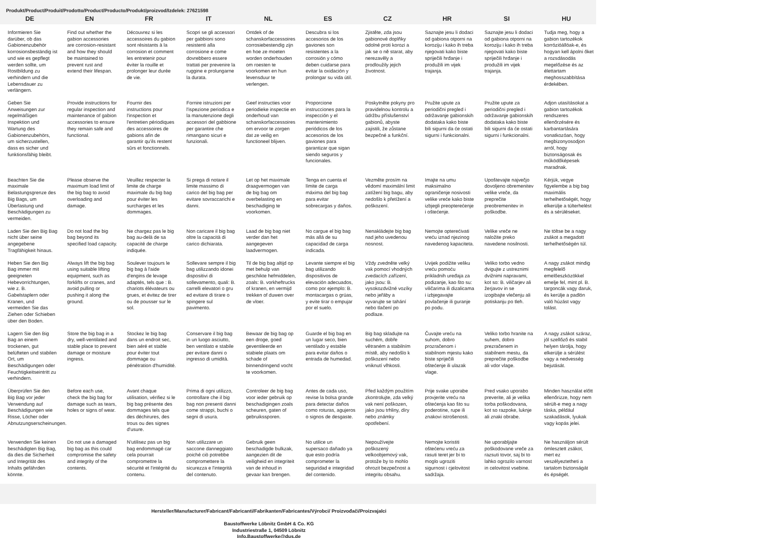Produkt/Product/Produit/Prodotto/Product/Producto/Produkt/proizvod/Izdelek: 27621598
| DE | EN | FR | IT | NL | ES | CZ | HR | SI | HU |
| --- | --- | --- | --- | --- | --- | --- | --- | --- | --- |
| Informieren Sie darüber, ob das Gabionenzubehör korrosionsbeständig ist und wie es gepflegt werden sollte, um Rostbildung zu verhindern und die Lebensdauer zu verlängern. | Find out whether the gabion accessories are corrosion-resistant and how they should be maintained to prevent rust and extend their lifespan. | Découvrez si les accessoires du gabion sont résistants à la corrosion et comment les entretenir pour éviter la rouille et prolonger leur durée de vie. | Scopri se gli accessori per gabbioni sono resistenti alla corrosione e come dovrebbero essere trattati per prevenire la ruggine e prolungarne la durata. | Ontdek of de schanskorfaccessoires corrosiebestendig zijn en hoe ze moeten worden onderhouden om roesten te voorkomen en hun levensduur te verlengen. | Descubra si los accesorios de los gaviones son resistentes a la corrosión y cómo deben cuidarse para evitar la oxidación y prolongar su vida útil. | Zjistěte, zda jsou gabionové doplňky odolné proti korozi a jak se o ně starat, aby nerezavěly a prodloužily jejich životnost. | Saznajte jesu li dodaci od gabiona otporni na koroziju i kako ih treba njegovati kako biste spriječili hrđanje i produžili im vijek trajanja. | Saznajte jesu li dodaci od gabiona otporni na koroziju i kako ih treba njegovati kako biste spriječili hrđanje i produžili im vijek trajanja. | Tudja meg, hogy a gabion tartozékok korrózióállóak-e, és hogyan kell ápolni őket a rozsdásodás megelőzése és az élettartam meghosszabbítása érdekében. |
| Geben Sie Anweisungen zur regelmäßigen Inspektion und Wartung des Gabionenzubehörs, um sicherzustellen, dass es sicher und funktionsfähig bleibt. | Provide instructions for regular inspection and maintenance of gabion accessories to ensure they remain safe and functional. | Fournir des instructions pour l'inspection et l'entretien périodiques des accessoires de gabions afin de garantir qu'ils restent sûrs et fonctionnels. | Fornire istruzioni per l'ispezione periodica e la manutenzione degli accessori del gabbione per garantire che rimangano sicuri e funzionali. | Geef instructies voor periodieke inspectie en onderhoud van schanskorfaccessoires om ervoor te zorgen dat ze veilig en functioneel blijven. | Proporcione instrucciones para la inspección y el mantenimiento periódicos de los accesorios de los gaviones para garantizar que sigan siendo seguros y funcionales. | Poskytněte pokyny pro pravidelnou kontrolu a údržbu příslušenství gabionů, abyste zajistili, že zůstane bezpečné a funkční. | Pružite upute za periodični pregled i održavanje gabionskih dodataka kako biste bili sigurni da će ostati sigurni i funkcionalni. | Pružite upute za periodični pregled i održavanje gabionskih dodataka kako biste bili sigurni da će ostati sigurni i funkcionalni. | Adjon utasításokat a gabion tartozékok rendszeres ellenőrzésére és karbantartására vonatkozóan, hogy megbizonyosodjon arról, hogy biztonságosak és működőképesek maradnak. |
| Beachten Sie die maximale Belastungsgrenze des Big Bags, um Überlastung und Beschädigungen zu vermeiden. | Please observe the maximum load limit of the big bag to avoid overloading and damage. | Veuillez respecter la limite de charge maximale du big bag pour éviter les surcharges et les dommages. | Si prega di notare il limite massimo di carico del big bag per evitare sovraccarichi e danni. | Let op het maximale draagvermogen van de big bag om overbelasting en beschadiging te voorkomen. | Tenga en cuenta el límite de carga máxima del big bag para evitar sobrecargas y daños. | Vezměte prosím na vědomí maximální limit zatížení big bagu, aby nedošlo k přetížení a poškození. | Imajte na umu maksimalno ograničenje nosivosti velike vreće kako biste izbjegli preopterećenje i oštećenje. | Upoštevajte največjo dovoljeno obremenitev velike vreče, da preprečite preobremenitev in poškodbe. | Kérjük, vegye figyelembe a big bag maximális terhelhetőségét, hogy elkerülje a túlterhelést és a sérüléseket. |
| Laden Sie den Big Bag nicht über seine angegebene Tragfähigkeit hinaus. | Do not load the big bag beyond its specified load capacity. | Ne chargez pas le big bag au-delà de sa capacité de charge indiquée. | Non caricare il big bag oltre la capacità di carico dichiarata. | Laad de big bag niet verder dan het aangegeven laadvermogen. | No cargue el big bag más allá de su capacidad de carga indicada. | Nenakládejte big bag nad jeho uvedenou nosnost. | Nemojte opterećivati vreću iznad njezinog navedenog kapaciteta. | Velike vreče ne naložite preko navedene nosilnosti. | Ne töltse be a nagy zsákot a megadott terhelhetőségén túl. |
| Heben Sie den Big Bag immer mit geeigneten Hebevorrichtungen, wie z. B. Gabelstaplern oder Kranen, und vermeiden Sie das Ziehen oder Schieben über den Boden. | Always lift the big bag using suitable lifting equipment, such as forklifts or cranes, and avoid pulling or pushing it along the ground. | Soulever toujours le big bag à l'aide d'engins de levage adaptés, tels que : B. chariots élévateurs ou grues, et évitez de tirer ou de pousser sur le sol. | Sollevare sempre il big bag utilizzando idonei dispositivi di sollevamento, quali: B. carrelli elevatori o gru ed evitare di tirare o spingere sul pavimento. | Til de big bag altijd op met behulp van geschikte hefmiddelen, zoals: B. vorkheftrucks of kranen, en vermijd trekken of duwen over de vloer. | Levante siempre el big bag utilizando dispositivos de elevación adecuados, como por ejemplo: B. montacargas o grúas, y evite tirar o empujar por el suelo. | Vždy zvedněte velký vak pomocí vhodných zvedacích zařízení, jako jsou: B. vysokozdvižné vozíky nebo jeřáby a vyvarujte se tahání nebo tlačení po podlaze. | Uvijek podižite veliku vreću pomoću prikladnih uređaja za podizanje, kao što su: viličarima ili dizalicama i izbjegavajte povlačenje ili guranje po podu. | Veliko torbo vedno dvigujte z ustreznimi dvižnimi napravami, kot so: B. viličarjev ali žerjavov in se izogibajte vlečenju ali potiskanju po tleh. | A nagy zsákot mindig megfelelő emelőeszközökkel emelje fel, mint pl. B. targoncák vagy daruk, és kerülje a padlón való húzást vagy tolást. |
| Lagern Sie den Big Bag an einem trockenen, gut belüfteten und stabilen Ort, um Beschädigungen oder Feuchtigkeitseintritt zu verhindern. | Store the big bag in a dry, well-ventilated and stable place to prevent damage or moisture ingress. | Stockez le big bag dans un endroit sec, bien aéré et stable pour éviter tout dommage ou pénétration d'humidité. | Conservare il big bag in un luogo asciutto, ben ventilato e stabile per evitare danni o ingresso di umidità. | Bewaar de big bag op een droge, goed geventileerde en stabiele plaats om schade of binnendringend vocht te voorkomen. | Guarde el big bag en un lugar seco, bien ventilado y estable para evitar daños o entrada de humedad. | Big bag skladujte na suchém, dobře větraném a stabilním místě, aby nedošlo k poškození nebo vniknutí vlhkosti. | Čuvajte vreću na suhom, dobro prozračenom i stabilnom mjestu kako biste spriječili oštećenje ili ulazak vlage. | Veliko torbo hranite na suhem, dobro prezračenem in stabilnem mestu, da preprečite poškodbe ali vdor vlage. | A nagy zsákot száraz, jól szellőző és stabil helyen tárolja, hogy elkerülje a sérülést vagy a nedvesség bejutását. |
| Überprüfen Sie den Big Bag vor jeder Verwendung auf Beschädigungen wie Risse, Löcher oder Abnutzungserscheinungen. | Before each use, check the big bag for damage such as tears, holes or signs of wear. | Avant chaque utilisation, vérifiez si le big bag présente des dommages tels que des déchirures, des trous ou des signes d'usure. | Prima di ogni utilizzo, controllare che il big bag non presenti danni come strappi, buchi o segni di usura. | Controleer de big bag voor ieder gebruik op beschadigingen zoals scheuren, gaten of gebruikssporen. | Antes de cada uso, revise la bolsa grande para detectar daños como roturas, agujeros o signos de desgaste. | Před každým použitím zkontrolujte, zda velký vak není poškozen, jako jsou trhliny, díry nebo známky opotřebení. | Prije svake uporabe provjerite vreću na oštećenja kao što su poderotine, rupe ili znakovi istrošenosti. | Pred vsako uporabo preverite, ali je velika torba poškodovana, kot so razpoke, luknje ali znaki obrabe. | Minden használat előtt ellenőrizze, hogy nem sérült-e meg a nagy táska, például szakadások, lyukak vagy kopás jelei. |
| Verwenden Sie keinen beschädigten Big Bag, da dies die Sicherheit und Integrität des Inhalts gefährden könnte. | Do not use a damaged big bag as this could compromise the safety and integrity of the contents. | N'utilisez pas un big bag endommagé car cela pourrait compromettre la sécurité et l'intégrité du contenu. | Non utilizzare un saccone danneggiato poiché ciò potrebbe compromettere la sicurezza e l'integrità del contenuto. | Gebruik geen beschadigde bulkzak, aangezien dit de veiligheid en integriteit van de inhoud in gevaar kan brengen. | No utilice un supersaco dañado ya que esto podría comprometer la seguridad e integridad del contenido. | Nepoužívejte poškozený velkoobjemový vak, protože by to mohlo ohrozit bezpečnost a integritu obsahu. | Nemojte koristiti oštećenu vreću za rasuti teret jer bi to moglo ugroziti sigurnost i cjelovitost sadržaja. | Ne uporabljajte poškodovane vreče za razsuti tovor, saj bi to lahko ogrozilo varnost in celovitost vsebine. | Ne használjon sérült ömlesztett zsákot, mert ez veszélyeztetheti a tartalom biztonságát és épségét. |
Hersteller/Manufacturer/Fabricant/Fabricanti/Fabrikanten/Fabricantes/Výrobci/ Proizvođači/Proizvajalci
Baustoffwerke Löbnitz GmbH & Co. KG
Industriestraße 1, 04509 Löbnitz
Info.Baustoffwerke@dus.de